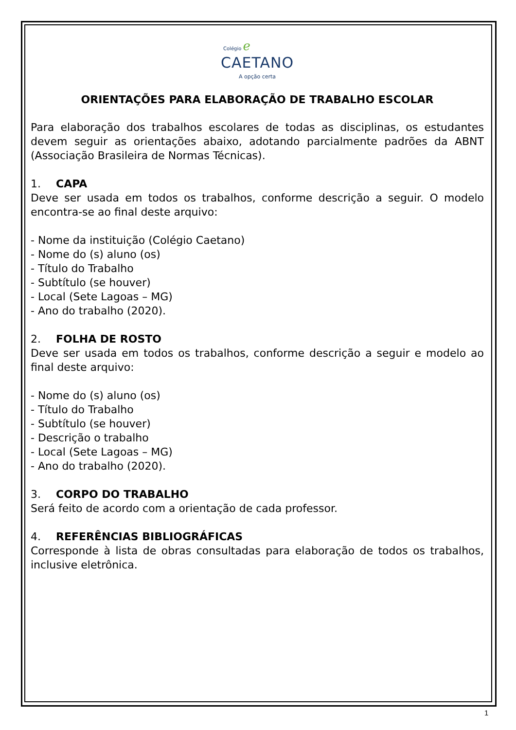Colégio ℯ
CAETANO
A opção certa
ORIENTAÇÕES PARA ELABORAÇÃO DE TRABALHO ESCOLAR
Para elaboração dos trabalhos escolares de todas as disciplinas, os estudantes devem seguir as orientações abaixo, adotando parcialmente padrões da ABNT (Associação Brasileira de Normas Técnicas).
1. CAPA
Deve ser usada em todos os trabalhos, conforme descrição a seguir. O modelo encontra-se ao final deste arquivo:
- Nome da instituição (Colégio Caetano)
- Nome do (s) aluno (os)
- Título do Trabalho
- Subtítulo (se houver)
- Local (Sete Lagoas – MG)
- Ano do trabalho (2020).
2. FOLHA DE ROSTO
Deve ser usada em todos os trabalhos, conforme descrição a seguir e modelo ao final deste arquivo:
- Nome do (s) aluno (os)
- Título do Trabalho
- Subtítulo (se houver)
- Descrição o trabalho
- Local (Sete Lagoas – MG)
- Ano do trabalho (2020).
3. CORPO DO TRABALHO
Será feito de acordo com a orientação de cada professor.
4. REFERÊNCIAS BIBLIOGRÁFICAS
Corresponde à lista de obras consultadas para elaboração de todos os trabalhos, inclusive eletrônica.
1